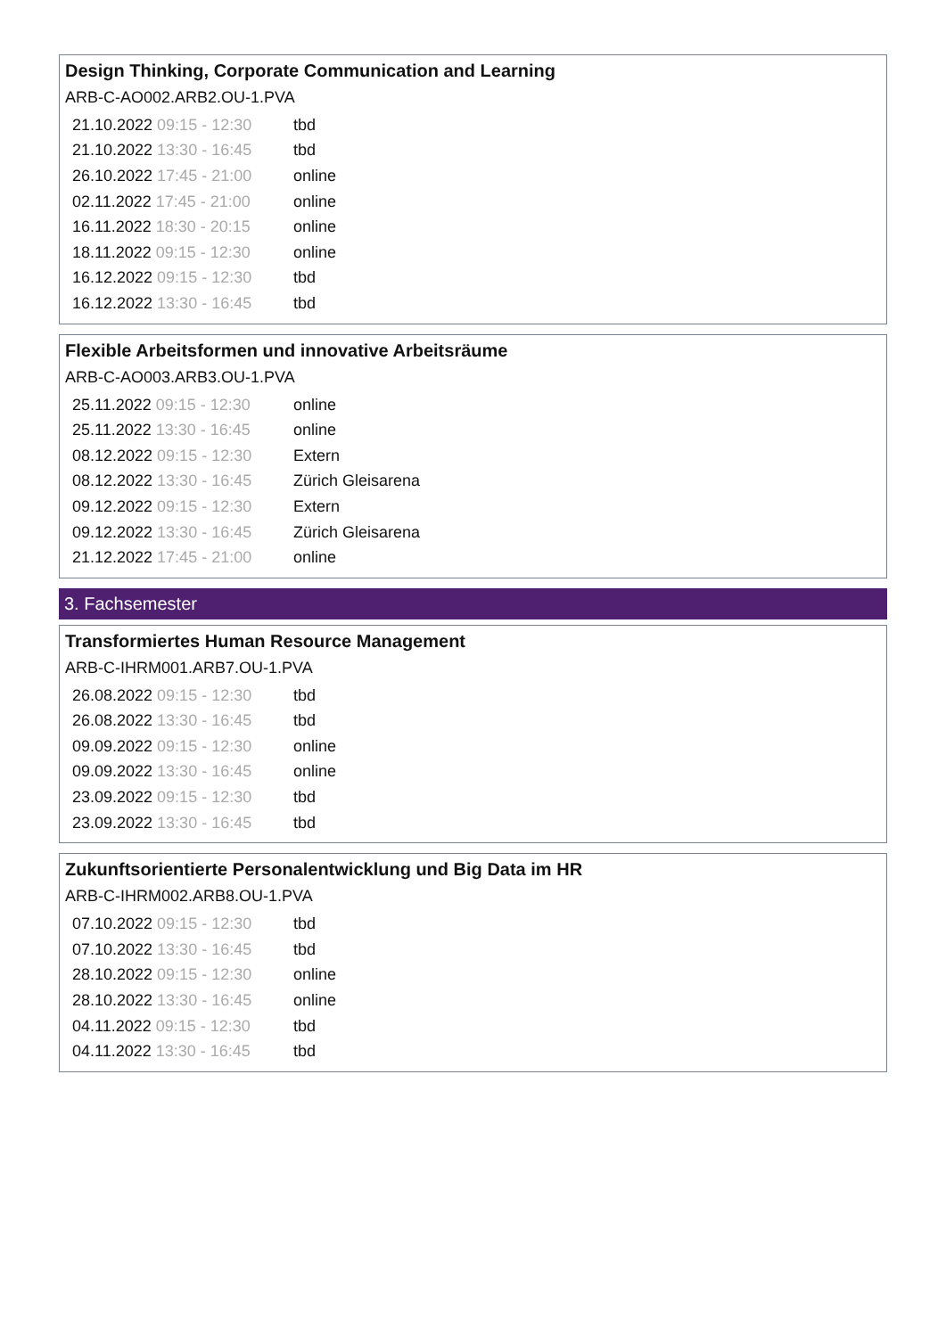Design Thinking, Corporate Communication and Learning
ARB-C-AO002.ARB2.OU-1.PVA
| 21.10.2022 09:15 - 12:30 | tbd |
| 21.10.2022 13:30 - 16:45 | tbd |
| 26.10.2022 17:45 - 21:00 | online |
| 02.11.2022 17:45 - 21:00 | online |
| 16.11.2022 18:30 - 20:15 | online |
| 18.11.2022 09:15 - 12:30 | online |
| 16.12.2022 09:15 - 12:30 | tbd |
| 16.12.2022 13:30 - 16:45 | tbd |
Flexible Arbeitsformen und innovative Arbeitsräume
ARB-C-AO003.ARB3.OU-1.PVA
| 25.11.2022 09:15 - 12:30 | online |
| 25.11.2022 13:30 - 16:45 | online |
| 08.12.2022 09:15 - 12:30 | Extern |
| 08.12.2022 13:30 - 16:45 | Zürich Gleisarena |
| 09.12.2022 09:15 - 12:30 | Extern |
| 09.12.2022 13:30 - 16:45 | Zürich Gleisarena |
| 21.12.2022 17:45 - 21:00 | online |
3. Fachsemester
Transformiertes Human Resource Management
ARB-C-IHRM001.ARB7.OU-1.PVA
| 26.08.2022 09:15 - 12:30 | tbd |
| 26.08.2022 13:30 - 16:45 | tbd |
| 09.09.2022 09:15 - 12:30 | online |
| 09.09.2022 13:30 - 16:45 | online |
| 23.09.2022 09:15 - 12:30 | tbd |
| 23.09.2022 13:30 - 16:45 | tbd |
Zukunftsorientierte Personalentwicklung und Big Data im HR
ARB-C-IHRM002.ARB8.OU-1.PVA
| 07.10.2022 09:15 - 12:30 | tbd |
| 07.10.2022 13:30 - 16:45 | tbd |
| 28.10.2022 09:15 - 12:30 | online |
| 28.10.2022 13:30 - 16:45 | online |
| 04.11.2022 09:15 - 12:30 | tbd |
| 04.11.2022 13:30 - 16:45 | tbd |